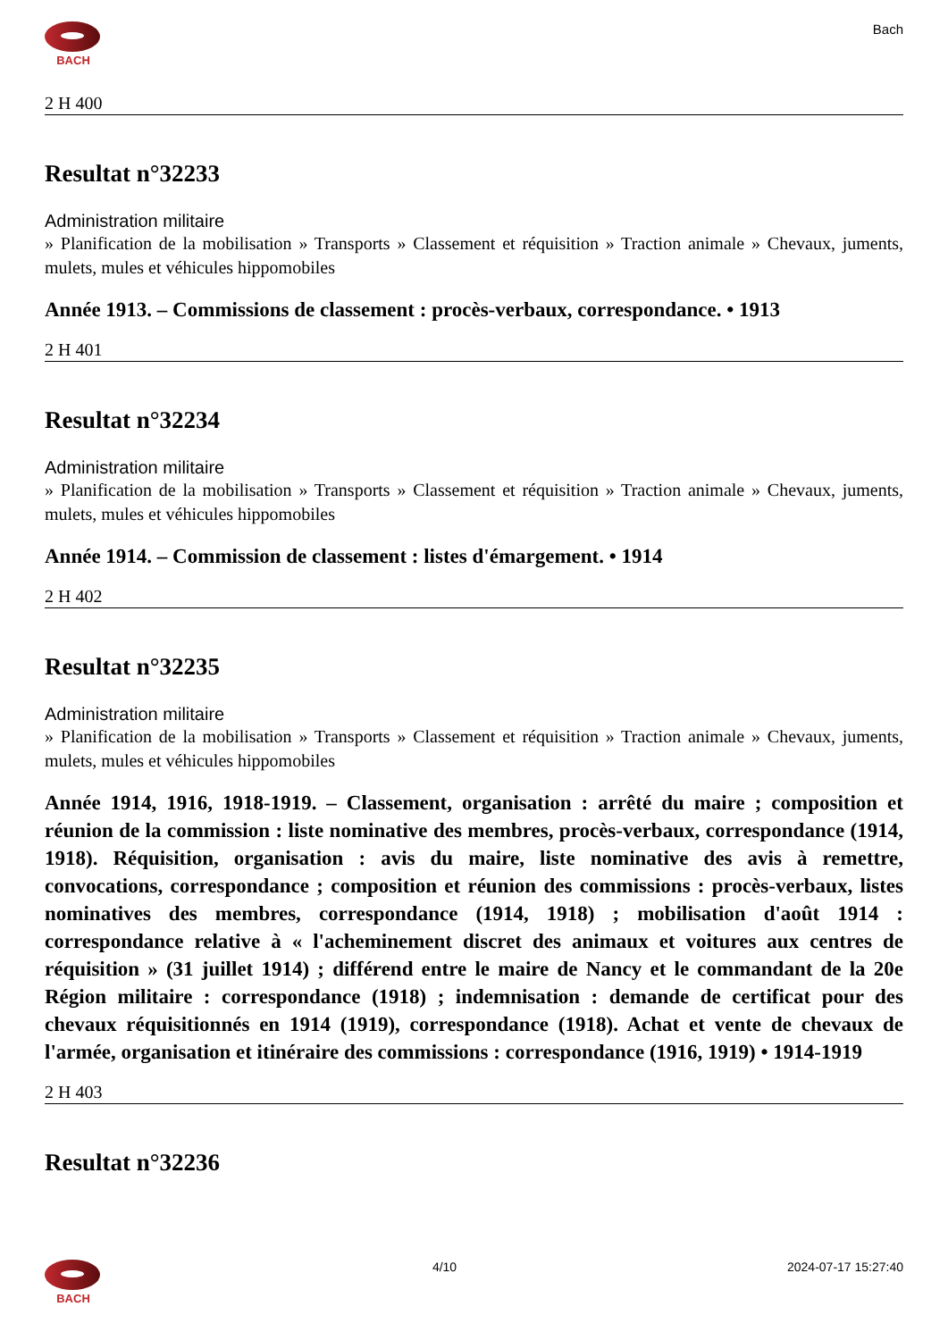BACH
Bach
2 H 400
Resultat n°32233
Administration militaire
» Planification de la mobilisation » Transports » Classement et réquisition » Traction animale » Chevaux, juments, mulets, mules et véhicules hippomobiles
Année 1913. – Commissions de classement : procès-verbaux, correspondance. • 1913
2 H 401
Resultat n°32234
Administration militaire
» Planification de la mobilisation » Transports » Classement et réquisition » Traction animale » Chevaux, juments, mulets, mules et véhicules hippomobiles
Année 1914. – Commission de classement : listes d'émargement. • 1914
2 H 402
Resultat n°32235
Administration militaire
» Planification de la mobilisation » Transports » Classement et réquisition » Traction animale » Chevaux, juments, mulets, mules et véhicules hippomobiles
Année 1914, 1916, 1918-1919. – Classement, organisation : arrêté du maire ; composition et réunion de la commission : liste nominative des membres, procès-verbaux, correspondance (1914, 1918). Réquisition, organisation : avis du maire, liste nominative des avis à remettre, convocations, correspondance ; composition et réunion des commissions : procès-verbaux, listes nominatives des membres, correspondance (1914, 1918) ; mobilisation d'août 1914 : correspondance relative à « l'acheminement discret des animaux et voitures aux centres de réquisition » (31 juillet 1914) ; différend entre le maire de Nancy et le commandant de la 20e Région militaire : correspondance (1918) ; indemnisation : demande de certificat pour des chevaux réquisitionnés en 1914 (1919), correspondance (1918). Achat et vente de chevaux de l'armée, organisation et itinéraire des commissions : correspondance (1916, 1919) • 1914-1919
2 H 403
Resultat n°32236
BACH 4/10 2024-07-17 15:27:40